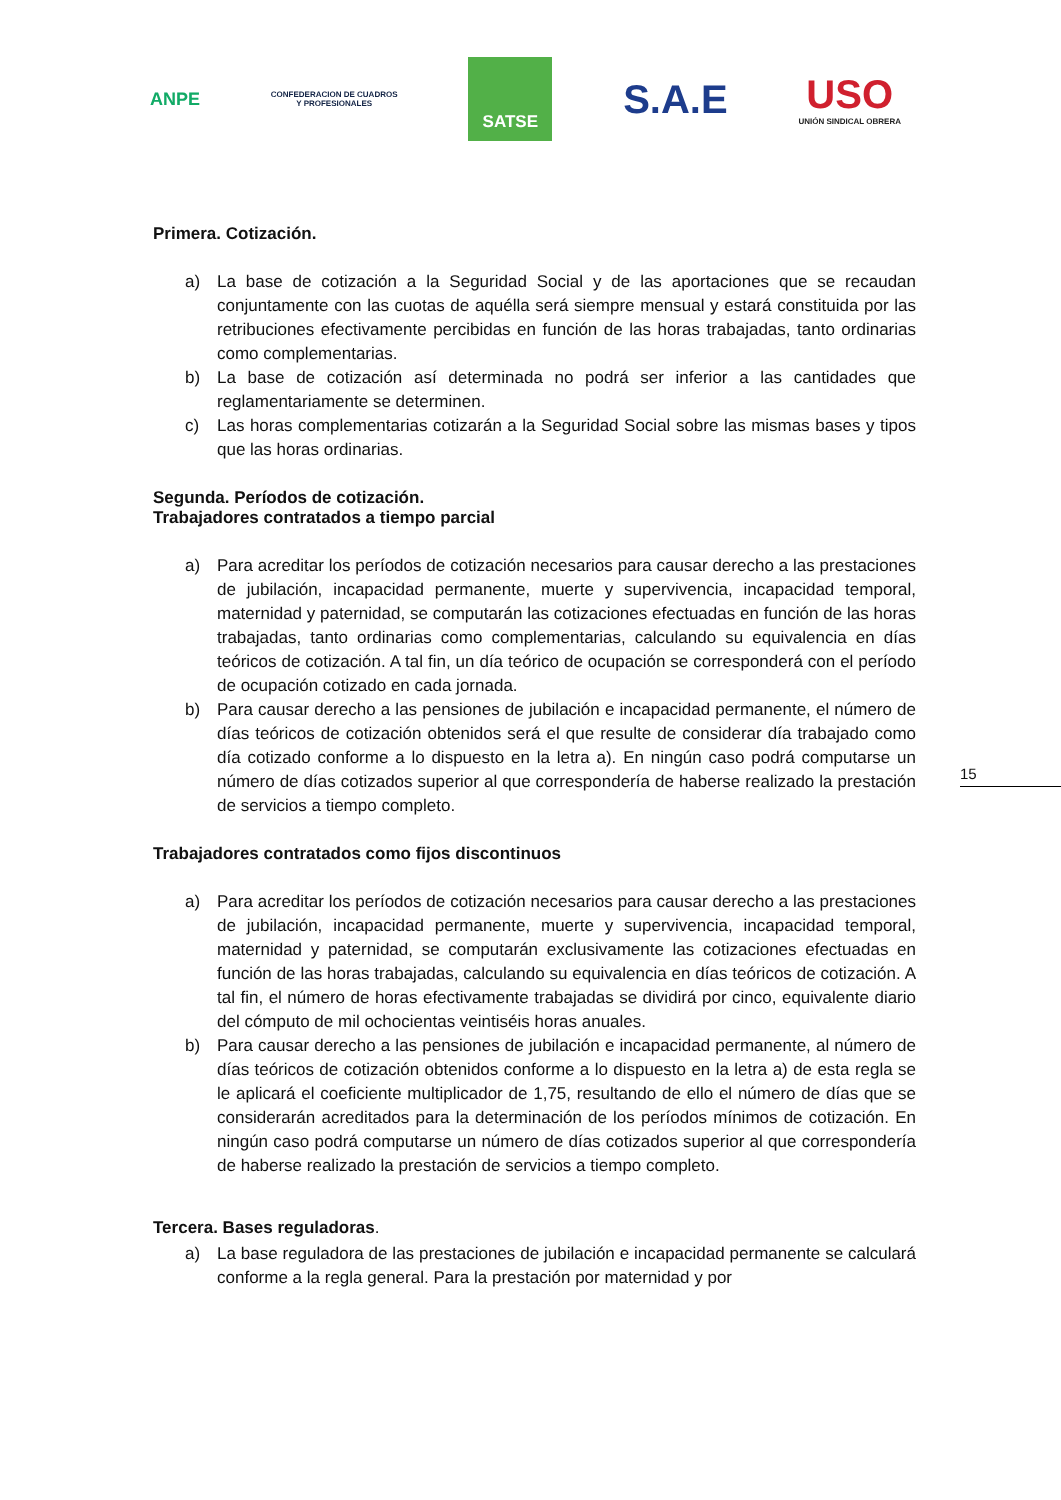ANPE
CONFEDERACION DE CUADROS
Y PROFESIONALES
SATSE
S.A.E
USO
UNIÓN SINDICAL OBRERA
15
Primera. Cotización.
a) La base de cotización a la Seguridad Social y de las aportaciones que se recaudan conjuntamente con las cuotas de aquélla será siempre mensual y estará constituida por las retribuciones efectivamente percibidas en función de las horas trabajadas, tanto ordinarias como complementarias.
b) La base de cotización así determinada no podrá ser inferior a las cantidades que reglamentariamente se determinen.
c) Las horas complementarias cotizarán a la Seguridad Social sobre las mismas bases y tipos que las horas ordinarias.
Segunda. Períodos de cotización.
Trabajadores contratados a tiempo parcial
a) Para acreditar los períodos de cotización necesarios para causar derecho a las prestaciones de jubilación, incapacidad permanente, muerte y supervivencia, incapacidad temporal, maternidad y paternidad, se computarán las cotizaciones efectuadas en función de las horas trabajadas, tanto ordinarias como complementarias, calculando su equivalencia en días teóricos de cotización. A tal fin, un día teórico de ocupación se corresponderá con el período de ocupación cotizado en cada jornada.
b) Para causar derecho a las pensiones de jubilación e incapacidad permanente, el número de días teóricos de cotización obtenidos será el que resulte de considerar día trabajado como día cotizado conforme a lo dispuesto en la letra a). En ningún caso podrá computarse un número de días cotizados superior al que correspondería de haberse realizado la prestación de servicios a tiempo completo.
Trabajadores contratados como fijos discontinuos
a) Para acreditar los períodos de cotización necesarios para causar derecho a las prestaciones de jubilación, incapacidad permanente, muerte y supervivencia, incapacidad temporal, maternidad y paternidad, se computarán exclusivamente las cotizaciones efectuadas en función de las horas trabajadas, calculando su equivalencia en días teóricos de cotización. A tal fin, el número de horas efectivamente trabajadas se dividirá por cinco, equivalente diario del cómputo de mil ochocientas veintiséis horas anuales.
b) Para causar derecho a las pensiones de jubilación e incapacidad permanente, al número de días teóricos de cotización obtenidos conforme a lo dispuesto en la letra a) de esta regla se le aplicará el coeficiente multiplicador de 1,75, resultando de ello el número de días que se considerarán acreditados para la determinación de los períodos mínimos de cotización. En ningún caso podrá computarse un número de días cotizados superior al que correspondería de haberse realizado la prestación de servicios a tiempo completo.
Tercera. Bases reguladoras.
a) La base reguladora de las prestaciones de jubilación e incapacidad permanente se calculará conforme a la regla general. Para la prestación por maternidad y por